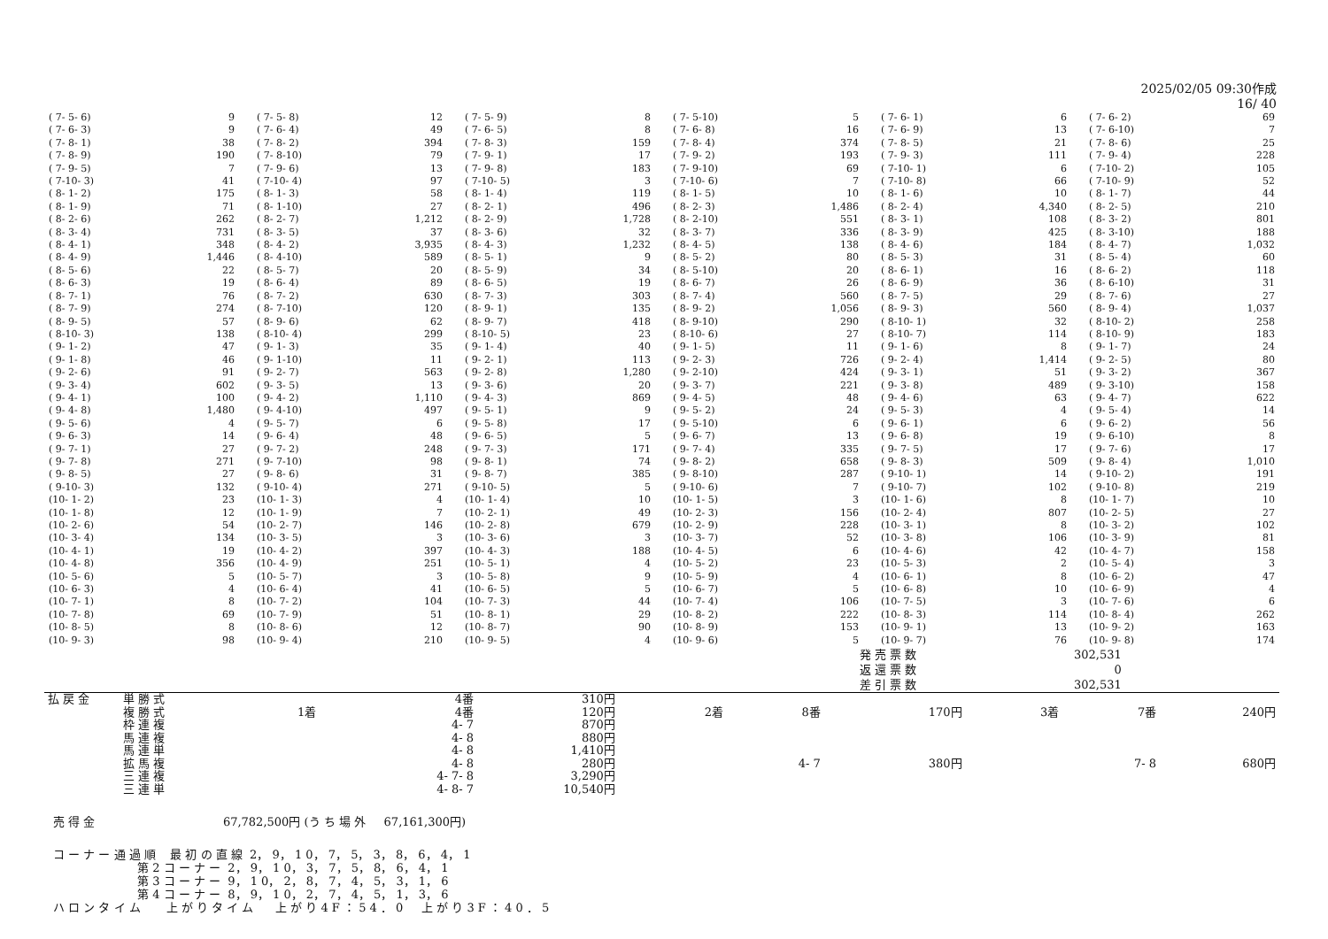2025/02/05 09:30作成
16/ 40
| ( 7- 5- 6) | 9 | ( 7- 5- 8) | 12 | ( 7- 5- 9) | 8 | ( 7- 5-10) | 5 | ( 7- 6- 1) | 6 | ( 7- 6- 2) | 69 |
| ( 7- 6- 3) | 9 | ( 7- 6- 4) | 49 | ( 7- 6- 5) | 8 | ( 7- 6- 8) | 16 | ( 7- 6- 9) | 13 | ( 7- 6-10) | 7 |
| ( 7- 8- 1) | 38 | ( 7- 8- 2) | 394 | ( 7- 8- 3) | 159 | ( 7- 8- 4) | 374 | ( 7- 8- 5) | 21 | ( 7- 8- 6) | 25 |
| ( 7- 8- 9) | 190 | ( 7- 8-10) | 79 | ( 7- 9- 1) | 17 | ( 7- 9- 2) | 193 | ( 7- 9- 3) | 111 | ( 7- 9- 4) | 228 |
| ( 7- 9- 5) | 7 | ( 7- 9- 6) | 13 | ( 7- 9- 8) | 183 | ( 7- 9-10) | 69 | ( 7-10- 1) | 6 | ( 7-10- 2) | 105 |
| ( 7-10- 3) | 41 | ( 7-10- 4) | 97 | ( 7-10- 5) | 3 | ( 7-10- 6) | 7 | ( 7-10- 8) | 66 | ( 7-10- 9) | 52 |
| ( 8- 1- 2) | 175 | ( 8- 1- 3) | 58 | ( 8- 1- 4) | 119 | ( 8- 1- 5) | 10 | ( 8- 1- 6) | 10 | ( 8- 1- 7) | 44 |
| ( 8- 1- 9) | 71 | ( 8- 1-10) | 27 | ( 8- 2- 1) | 496 | ( 8- 2- 3) | 1,486 | ( 8- 2- 4) | 4,340 | ( 8- 2- 5) | 210 |
| ( 8- 2- 6) | 262 | ( 8- 2- 7) | 1,212 | ( 8- 2- 9) | 1,728 | ( 8- 2-10) | 551 | ( 8- 3- 1) | 108 | ( 8- 3- 2) | 801 |
| ( 8- 3- 4) | 731 | ( 8- 3- 5) | 37 | ( 8- 3- 6) | 32 | ( 8- 3- 7) | 336 | ( 8- 3- 9) | 425 | ( 8- 3-10) | 188 |
| ( 8- 4- 1) | 348 | ( 8- 4- 2) | 3,935 | ( 8- 4- 3) | 1,232 | ( 8- 4- 5) | 138 | ( 8- 4- 6) | 184 | ( 8- 4- 7) | 1,032 |
| ( 8- 4- 9) | 1,446 | ( 8- 4-10) | 589 | ( 8- 5- 1) | 9 | ( 8- 5- 2) | 80 | ( 8- 5- 3) | 31 | ( 8- 5- 4) | 60 |
| ( 8- 5- 6) | 22 | ( 8- 5- 7) | 20 | ( 8- 5- 9) | 34 | ( 8- 5-10) | 20 | ( 8- 6- 1) | 16 | ( 8- 6- 2) | 118 |
| ( 8- 6- 3) | 19 | ( 8- 6- 4) | 89 | ( 8- 6- 5) | 19 | ( 8- 6- 7) | 26 | ( 8- 6- 9) | 36 | ( 8- 6-10) | 31 |
| ( 8- 7- 1) | 76 | ( 8- 7- 2) | 630 | ( 8- 7- 3) | 303 | ( 8- 7- 4) | 560 | ( 8- 7- 5) | 29 | ( 8- 7- 6) | 27 |
| ( 8- 7- 9) | 274 | ( 8- 7-10) | 120 | ( 8- 9- 1) | 135 | ( 8- 9- 2) | 1,056 | ( 8- 9- 3) | 560 | ( 8- 9- 4) | 1,037 |
| ( 8- 9- 5) | 57 | ( 8- 9- 6) | 62 | ( 8- 9- 7) | 418 | ( 8- 9-10) | 290 | ( 8-10- 1) | 32 | ( 8-10- 2) | 258 |
| ( 8-10- 3) | 138 | ( 8-10- 4) | 299 | ( 8-10- 5) | 23 | ( 8-10- 6) | 27 | ( 8-10- 7) | 114 | ( 8-10- 9) | 183 |
| ( 9- 1- 2) | 47 | ( 9- 1- 3) | 35 | ( 9- 1- 4) | 40 | ( 9- 1- 5) | 11 | ( 9- 1- 6) | 8 | ( 9- 1- 7) | 24 |
| ( 9- 1- 8) | 46 | ( 9- 1-10) | 11 | ( 9- 2- 1) | 113 | ( 9- 2- 3) | 726 | ( 9- 2- 4) | 1,414 | ( 9- 2- 5) | 80 |
| ( 9- 2- 6) | 91 | ( 9- 2- 7) | 563 | ( 9- 2- 8) | 1,280 | ( 9- 2-10) | 424 | ( 9- 3- 1) | 51 | ( 9- 3- 2) | 367 |
| ( 9- 3- 4) | 602 | ( 9- 3- 5) | 13 | ( 9- 3- 6) | 20 | ( 9- 3- 7) | 221 | ( 9- 3- 8) | 489 | ( 9- 3-10) | 158 |
| ( 9- 4- 1) | 100 | ( 9- 4- 2) | 1,110 | ( 9- 4- 3) | 869 | ( 9- 4- 5) | 48 | ( 9- 4- 6) | 63 | ( 9- 4- 7) | 622 |
| ( 9- 4- 8) | 1,480 | ( 9- 4-10) | 497 | ( 9- 5- 1) | 9 | ( 9- 5- 2) | 24 | ( 9- 5- 3) | 4 | ( 9- 5- 4) | 14 |
| ( 9- 5- 6) | 4 | ( 9- 5- 7) | 6 | ( 9- 5- 8) | 17 | ( 9- 5-10) | 6 | ( 9- 6- 1) | 6 | ( 9- 6- 2) | 56 |
| ( 9- 6- 3) | 14 | ( 9- 6- 4) | 48 | ( 9- 6- 5) | 5 | ( 9- 6- 7) | 13 | ( 9- 6- 8) | 19 | ( 9- 6-10) | 8 |
| ( 9- 7- 1) | 27 | ( 9- 7- 2) | 248 | ( 9- 7- 3) | 171 | ( 9- 7- 4) | 335 | ( 9- 7- 5) | 17 | ( 9- 7- 6) | 17 |
| ( 9- 7- 8) | 271 | ( 9- 7-10) | 98 | ( 9- 8- 1) | 74 | ( 9- 8- 2) | 658 | ( 9- 8- 3) | 509 | ( 9- 8- 4) | 1,010 |
| ( 9- 8- 5) | 27 | ( 9- 8- 6) | 31 | ( 9- 8- 7) | 385 | ( 9- 8-10) | 287 | ( 9-10- 1) | 14 | ( 9-10- 2) | 191 |
| ( 9-10- 3) | 132 | ( 9-10- 4) | 271 | ( 9-10- 5) | 5 | ( 9-10- 6) | 7 | ( 9-10- 7) | 102 | ( 9-10- 8) | 219 |
| (10- 1- 2) | 23 | (10- 1- 3) | 4 | (10- 1- 4) | 10 | (10- 1- 5) | 3 | (10- 1- 6) | 8 | (10- 1- 7) | 10 |
| (10- 1- 8) | 12 | (10- 1- 9) | 7 | (10- 2- 1) | 49 | (10- 2- 3) | 156 | (10- 2- 4) | 807 | (10- 2- 5) | 27 |
| (10- 2- 6) | 54 | (10- 2- 7) | 146 | (10- 2- 8) | 679 | (10- 2- 9) | 228 | (10- 3- 1) | 8 | (10- 3- 2) | 102 |
| (10- 3- 4) | 134 | (10- 3- 5) | 3 | (10- 3- 6) | 3 | (10- 3- 7) | 52 | (10- 3- 8) | 106 | (10- 3- 9) | 81 |
| (10- 4- 1) | 19 | (10- 4- 2) | 397 | (10- 4- 3) | 188 | (10- 4- 5) | 6 | (10- 4- 6) | 42 | (10- 4- 7) | 158 |
| (10- 4- 8) | 356 | (10- 4- 9) | 251 | (10- 5- 1) | 4 | (10- 5- 2) | 23 | (10- 5- 3) | 2 | (10- 5- 4) | 3 |
| (10- 5- 6) | 5 | (10- 5- 7) | 3 | (10- 5- 8) | 9 | (10- 5- 9) | 4 | (10- 6- 1) | 8 | (10- 6- 2) | 47 |
| (10- 6- 3) | 4 | (10- 6- 4) | 41 | (10- 6- 5) | 5 | (10- 6- 7) | 5 | (10- 6- 8) | 10 | (10- 6- 9) | 4 |
| (10- 7- 1) | 8 | (10- 7- 2) | 104 | (10- 7- 3) | 44 | (10- 7- 4) | 106 | (10- 7- 5) | 3 | (10- 7- 6) | 6 |
| (10- 7- 8) | 69 | (10- 7- 9) | 51 | (10- 8- 1) | 29 | (10- 8- 2) | 222 | (10- 8- 3) | 114 | (10- 8- 4) | 262 |
| (10- 8- 5) | 8 | (10- 8- 6) | 12 | (10- 8- 7) | 90 | (10- 8- 9) | 153 | (10- 9- 1) | 13 | (10- 9- 2) | 163 |
| (10- 9- 3) | 98 | (10- 9- 4) | 210 | (10- 9- 5) | 4 | (10- 9- 6) | 5 | (10- 9- 7) | 76 | (10- 9- 8) | 174 |
| 発 売 票 数 | 302,531 |
| 返 還 票 数 | 0 |
| 差 引 票 数 | 302,531 |
| 払 戻 金 | 単 勝 式 | | 4番 | 310円 | | | | | | |
| | 複 勝 式 | 1着 | 4番 | 120円 | 2着 | 8番 | 170円 | 3着 | 7番 | 240円 |
| | 枠 連 複 | | 4- 7 | 870円 | | | | | | |
| | 馬 連 複 | | 4- 8 | 880円 | | | | | | |
| | 馬 連 単 | | 4- 8 | 1,410円 | | | | | | |
| | 拡 馬 複 | | 4- 8 | 280円 | | 4- 7 | 380円 | | 7- 8 | 680円 |
| | 三 連 複 | | 4- 7- 8 | 3,290円 | | | | | | |
| | 三 連 単 | | 4- 8- 7 | 10,540円 | | | | | | |
売 得 金 67,782,500円 (う ち 場 外 67,161,300円)
コ ー ナ ー 通 過 順 最 初 の 直 線 2， 9， 1 0， 7， 5， 3， 8， 6， 4， 1 第 2 コ ー ナ ー 2， 9， 1 0， 3， 7， 5， 8， 6， 4， 1 第 3 コ ー ナ ー 9， 1 0， 2， 8， 7， 4， 5， 3， 1， 6 第 4 コ ー ナ ー 8， 9， 1 0， 2， 7， 4， 5， 1， 3， 6 ハ ロ ン タ イ ム 上 が り タ イ ム 上 が り 4 F ： 5 4 ． 0 上 が り 3 F ： 4 0 ． 5